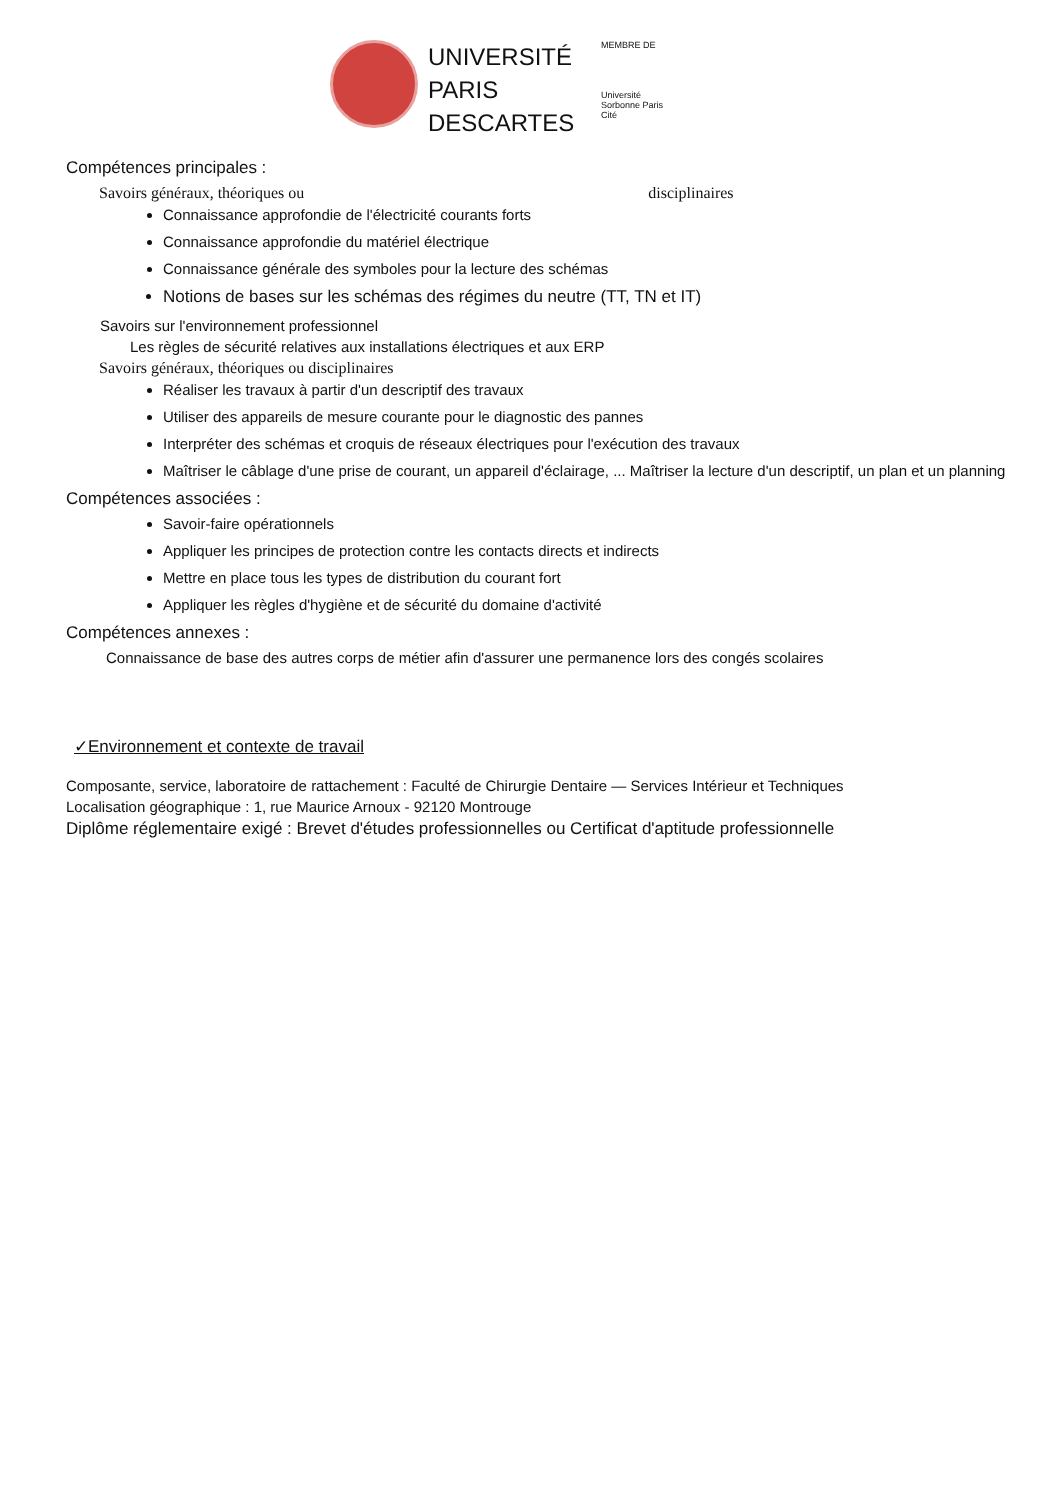UNIVERSITÉ
PARIS
DESCARTES
MEMBRE DE
Université Sorbonne Paris Cité
Compétences principales :
Savoirs généraux, théoriques ou disciplinaires
Connaissance approfondie de l'électricité courants forts
Connaissance approfondie du matériel électrique
Connaissance générale des symboles pour la lecture des schémas
Notions de bases sur les schémas des régimes du neutre (TT, TN et IT)
Savoirs sur l'environnement professionnel
Les règles de sécurité relatives aux installations électriques et aux ERP
Savoirs généraux, théoriques ou disciplinaires
Réaliser les travaux à partir d'un descriptif des travaux
Utiliser des appareils de mesure courante pour le diagnostic des pannes
Interpréter des schémas et croquis de réseaux électriques pour l'exécution des travaux
Maîtriser le câblage d'une prise de courant, un appareil d'éclairage, ... Maîtriser la lecture d'un descriptif, un plan et un planning
Compétences associées :
Savoir-faire opérationnels
Appliquer les principes de protection contre les contacts directs et indirects
Mettre en place tous les types de distribution du courant fort
Appliquer les règles d'hygiène et de sécurité du domaine d'activité
Compétences annexes :
Connaissance de base des autres corps de métier afin d'assurer une permanence lors des congés scolaires
✓Environnement et contexte de travail
Composante, service, laboratoire de rattachement : Faculté de Chirurgie Dentaire — Services Intérieur et Techniques
Localisation géographique : 1, rue Maurice Arnoux - 92120 Montrouge
Diplôme réglementaire exigé : Brevet d'études professionnelles ou Certificat d'aptitude professionnelle